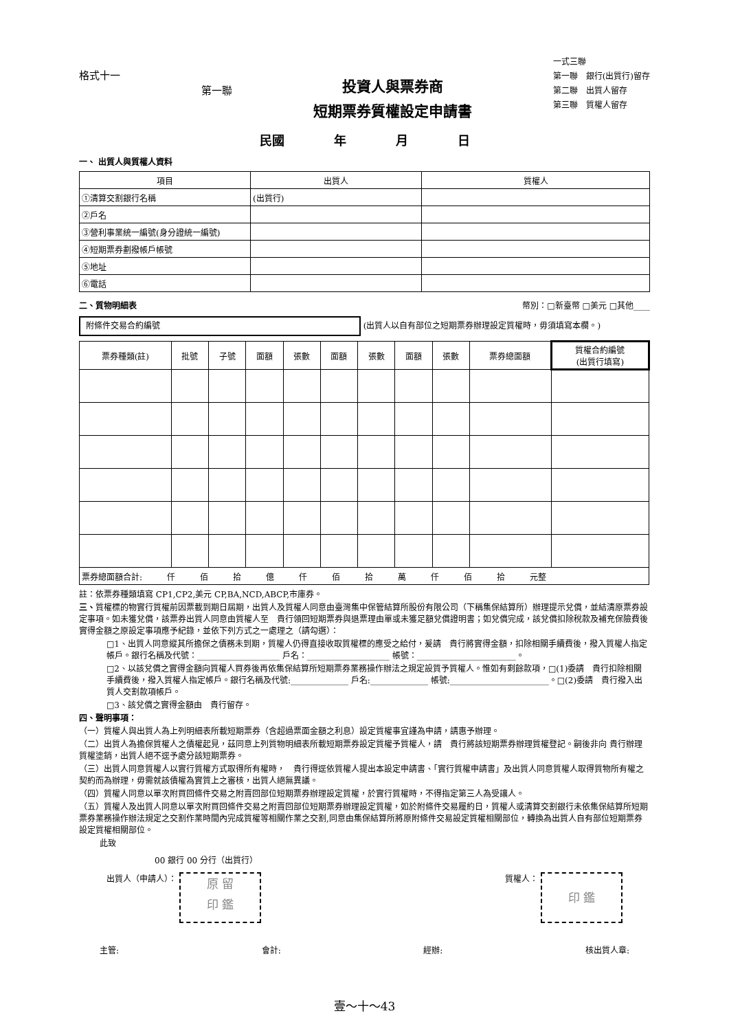格式十一
第一聯
投資人與票券商
短期票券質權設定申請書
一式三聯
第一聯　銀行(出質行)留存
第二聯　出質人留存
第三聯　質權人留存
民國　　　　年　　　　月　　　　日
一、 出質人與質權人資料
| 項目 | 出質人 | 質權人 |
| --- | --- | --- |
| ①清算交割銀行名稱 | (出質行) | |
| ②戶名 | | |
| ③營利事業統一編號(身分證統一編號) | | |
| ④短期票券劃撥帳戶帳號 | | |
| ⑤地址 | | |
| ⑥電話 | | |
二、質物明細表 幣別：□新臺幣 □美元 □其他____
附條件交易合約編號 (出質人以自有部位之短期票券辦理設定質權時，毋須填寫本欄。)
| 票券種類(註) | 批號 | 子號 | 面額 | 張數 | 面額 | 張數 | 面額 | 張數 | 票券總面額 | 質權合約編號 (出質行填寫) |
| --- | --- | --- | --- | --- | --- | --- | --- | --- | --- | --- |
| 票券總面額合計: 仟 佰 拾 億 仟 佰 拾 萬 仟 佰 拾 元整 | | | | | | | | | | |
註：依票券種類填寫 CP1,CP2,美元 CP,BA,NCD,ABCP,市庫券。
三、質權標的物實行質權前因票載到期日屆期，出質人及質權人同意由臺灣集中保管結算所股份有限公司（下稱集保結算所）辦理提示兌償，並結清原票券設定事項。如未獲兌償，該票券出質人同意由質權人至　貴行領回短期票券與退票理由單或未獲足額兌償證明書；如兌償完成，該兌償扣除稅款及補充保險費後實得金額之原設定事項應予紀錄，並依下列方式之一處理之（請勾選）：
□1、出質人同意縱其所擔保之債務未到期，質權人仍得直接收取質權標的應受之給付，爰請　貴行將實得金額，扣除相關手續費後，撥入質權人指定帳戶。銀行名稱及代號：____________________ 戶名：____________________ 帳號：________________________。
□2、以該兌償之實得金額向質權人買券後再依集保結算所短期票券業務操作辦法之規定設質予質權人。惟如有剩餘款項，□(1)委請　貴行扣除相關手續費後，撥入質權人指定帳戶。銀行名稱及代號:______________ 戶名:______________ 帳號:________________________。□(2)委請　貴行撥入出質人交割款項帳戶。
□3、該兌償之實得金額由　貴行留存。
四、聲明事項：
（一）質權人與出質人為上列明細表所載短期票券（含超過票面金額之利息）設定質權事宜謹為申請，請惠予辦理。
（二）出質人為擔保質權人之債權起見，茲同意上列質物明細表所載短期票券設定質權予質權人，請　貴行將該短期票券辦理質權登記。嗣後非向 貴行辦理質權塗銷，出質人絕不逕予處分該短期票券。
（三）出質人同意質權人以實行質權方式取得所有權時，　貴行得逕依質權人提出本設定申請書、「實行質權申請書」及出質人同意質權人取得質物所有權之契約而為辦理，毋需就該債權為實質上之審核，出質人絕無異議。
（四）質權人同意以單次附買回條件交易之附賣回部位短期票券辦理設定質權，於實行質權時，不得指定第三人為受讓人。
（五）質權人及出質人同意以單次附買回條件交易之附賣回部位短期票券辦理設定質權，如於附條件交易履約日，質權人或清算交割銀行未依集保結算所短期票券業務操作辦法規定之交割作業時間內完成質權等相關作業之交割,同意由集保結算所將原附條件交易設定質權相關部位，轉換為出質人自有部位短期票券設定質權相關部位。
此致
00 銀行 00 分行（出質行）
出質人（申請人）： 原 留
印 鑑
質權人： 印 鑑
主管: 會計: 經辦: 核出質人章:
壹～十～43